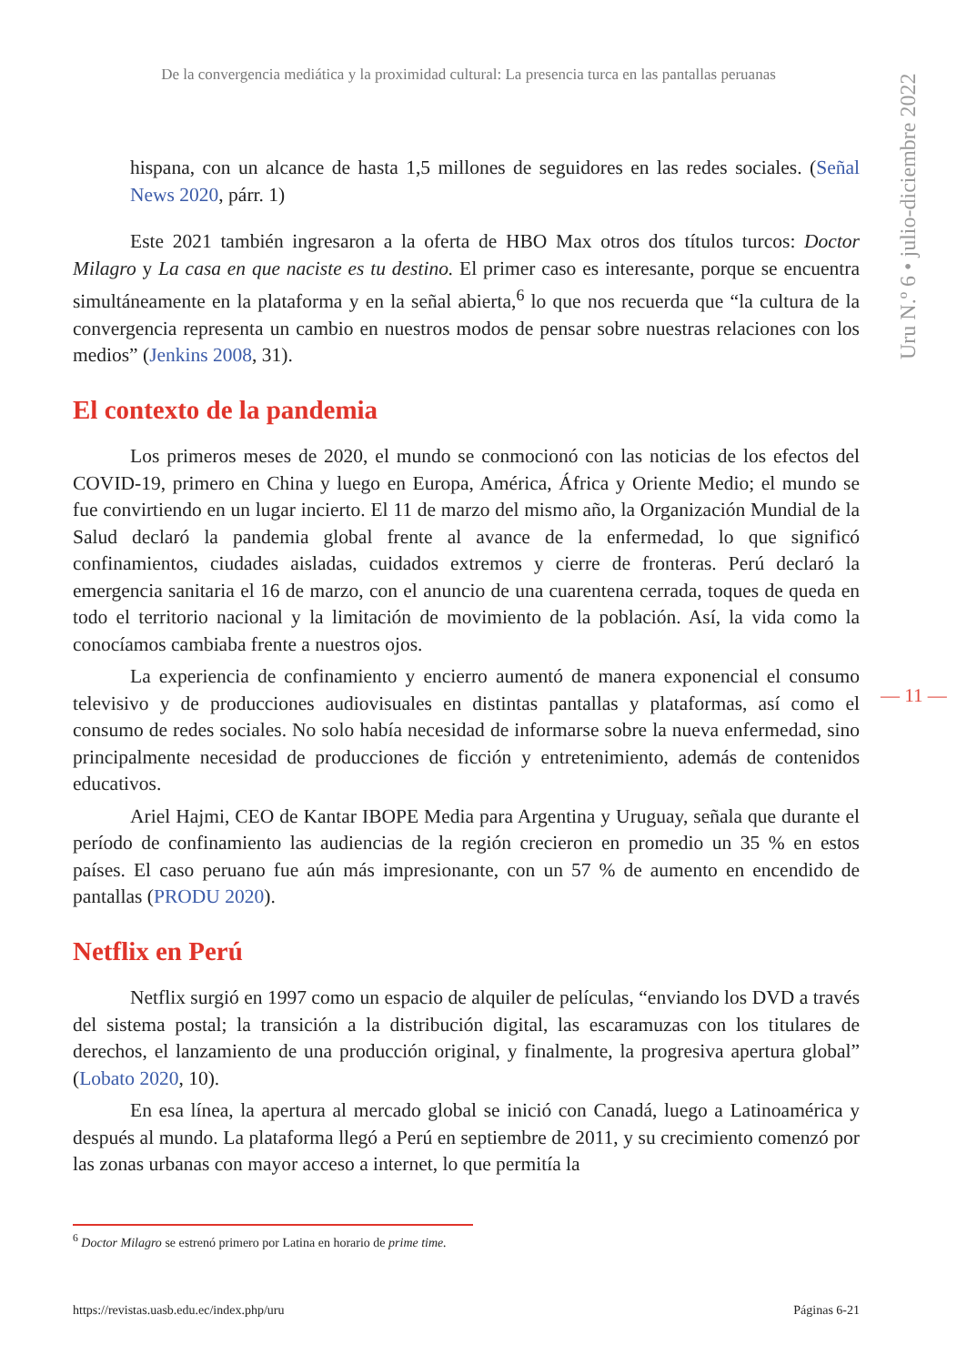De la convergencia mediática y la proximidad cultural: La presencia turca en las pantallas peruanas
Uru N.º 6 • julio-diciembre 2022
hispana, con un alcance de hasta 1,5 millones de seguidores en las redes sociales. (Señal News 2020, párr. 1)
Este 2021 también ingresaron a la oferta de HBO Max otros dos títulos turcos: Doctor Milagro y La casa en que naciste es tu destino. El primer caso es interesante, porque se encuentra simultáneamente en la plataforma y en la señal abierta,<sup>6</sup> lo que nos recuerda que “la cultura de la convergencia representa un cambio en nuestros modos de pensar sobre nuestras relaciones con los medios” (Jenkins 2008, 31).
El contexto de la pandemia
Los primeros meses de 2020, el mundo se conmocionó con las noticias de los efectos del COVID-19, primero en China y luego en Europa, América, África y Oriente Medio; el mundo se fue convirtiendo en un lugar incierto. El 11 de marzo del mismo año, la Organización Mundial de la Salud declaró la pandemia global frente al avance de la enfermedad, lo que significó confinamientos, ciudades aisladas, cuidados extremos y cierre de fronteras. Perú declaró la emergencia sanitaria el 16 de marzo, con el anuncio de una cuarentena cerrada, toques de queda en todo el territorio nacional y la limitación de movimiento de la población. Así, la vida como la conocíamos cambiaba frente a nuestros ojos.
La experiencia de confinamiento y encierro aumentó de manera exponencial el consumo televisivo y de producciones audiovisuales en distintas pantallas y plataformas, así como el consumo de redes sociales. No solo había necesidad de informarse sobre la nueva enfermedad, sino principalmente necesidad de producciones de ficción y entretenimiento, además de contenidos educativos.
Ariel Hajmi, CEO de Kantar IBOPE Media para Argentina y Uruguay, señala que durante el período de confinamiento las audiencias de la región crecieron en promedio un 35 % en estos países. El caso peruano fue aún más impresionante, con un 57 % de aumento en encendido de pantallas (PRODU 2020).
Netflix en Perú
Netflix surgió en 1997 como un espacio de alquiler de películas, “enviando los DVD a través del sistema postal; la transición a la distribución digital, las escaramuzas con los titulares de derechos, el lanzamiento de una producción original, y finalmente, la progresiva apertura global” (Lobato 2020, 10).
En esa línea, la apertura al mercado global se inició con Canadá, luego a Latinoamérica y después al mundo. La plataforma llegó a Perú en septiembre de 2011, y su crecimiento comenzó por las zonas urbanas con mayor acceso a internet, lo que permitía la
— 11 —
<sup>6</sup> Doctor Milagro se estrenó primero por Latina en horario de prime time.
https://revistas.uasb.edu.ec/index.php/uru Páginas 6-21